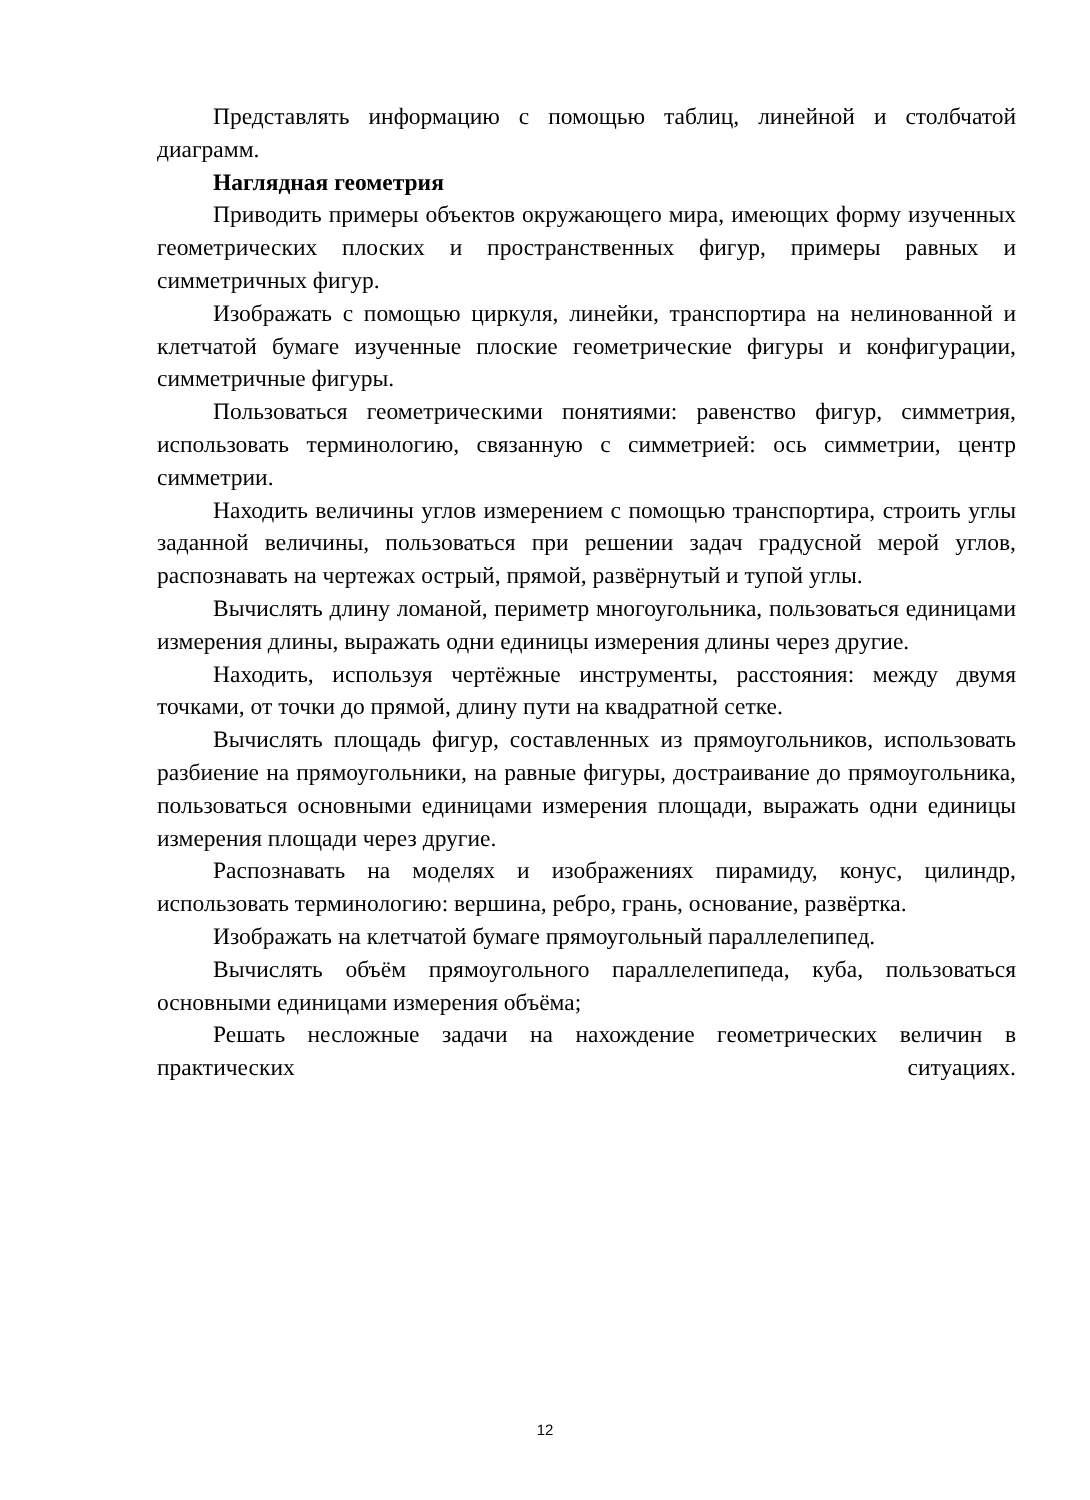Представлять информацию с помощью таблиц, линейной и столбчатой диаграмм.
Наглядная геометрия
Приводить примеры объектов окружающего мира, имеющих форму изученных геометрических плоских и пространственных фигур, примеры равных и симметричных фигур.
Изображать с помощью циркуля, линейки, транспортира на нелинованной и клетчатой бумаге изученные плоские геометрические фигуры и конфигурации, симметричные фигуры.
Пользоваться геометрическими понятиями: равенство фигур, симметрия, использовать терминологию, связанную с симметрией: ось симметрии, центр симметрии.
Находить величины углов измерением с помощью транспортира, строить углы заданной величины, пользоваться при решении задач градусной мерой углов, распознавать на чертежах острый, прямой, развёрнутый и тупой углы.
Вычислять длину ломаной, периметр многоугольника, пользоваться единицами измерения длины, выражать одни единицы измерения длины через другие.
Находить, используя чертёжные инструменты, расстояния: между двумя точками, от точки до прямой, длину пути на квадратной сетке.
Вычислять площадь фигур, составленных из прямоугольников, использовать разбиение на прямоугольники, на равные фигуры, достраивание до прямоугольника, пользоваться основными единицами измерения площади, выражать одни единицы измерения площади через другие.
Распознавать на моделях и изображениях пирамиду, конус, цилиндр, использовать терминологию: вершина, ребро, грань, основание, развёртка.
Изображать на клетчатой бумаге прямоугольный параллелепипед.
Вычислять объём прямоугольного параллелепипеда, куба, пользоваться основными единицами измерения объёма;
Решать несложные задачи на нахождение геометрических величин в практических ситуациях.
12